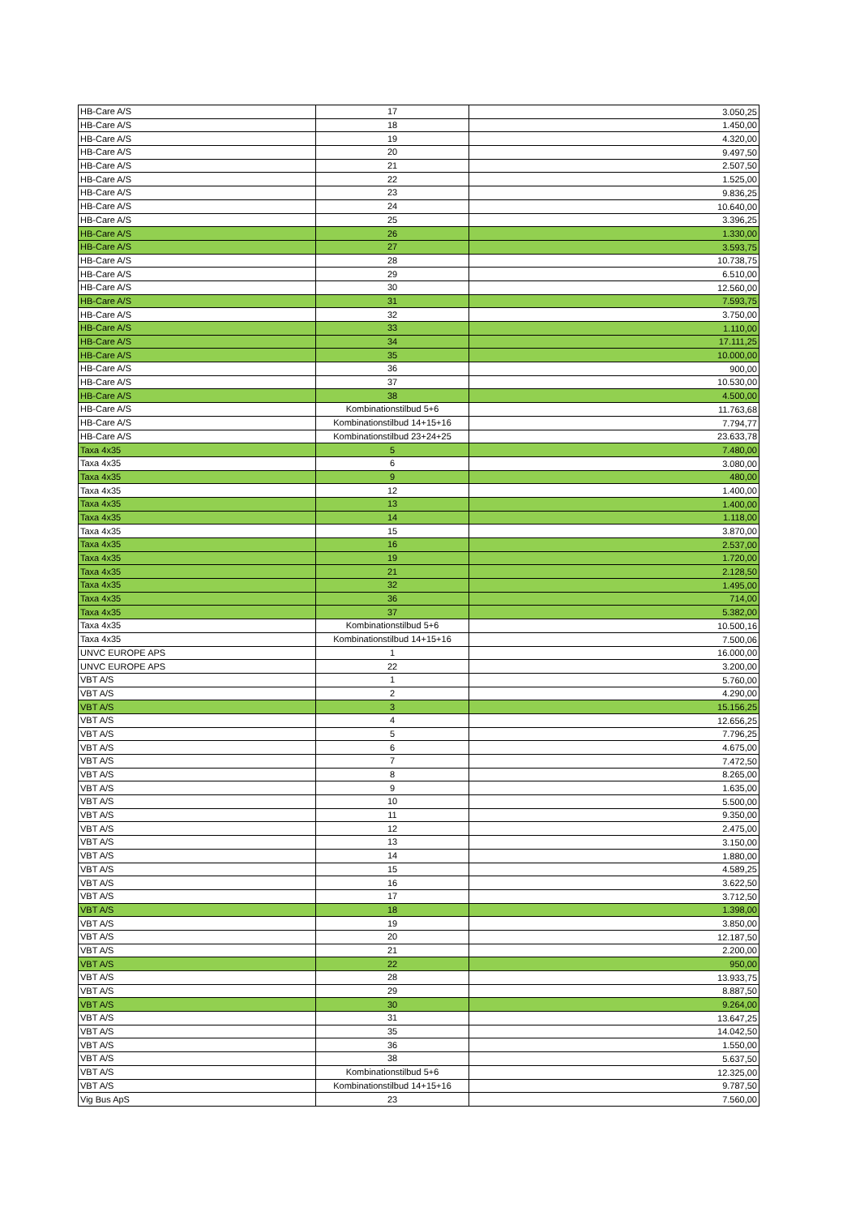| HB-Care A/S | 17 | 3.050,25 |
| HB-Care A/S | 18 | 1.450,00 |
| HB-Care A/S | 19 | 4.320,00 |
| HB-Care A/S | 20 | 9.497,50 |
| HB-Care A/S | 21 | 2.507,50 |
| HB-Care A/S | 22 | 1.525,00 |
| HB-Care A/S | 23 | 9.836,25 |
| HB-Care A/S | 24 | 10.640,00 |
| HB-Care A/S | 25 | 3.396,25 |
| HB-Care A/S | 26 | 1.330,00 |
| HB-Care A/S | 27 | 3.593,75 |
| HB-Care A/S | 28 | 10.738,75 |
| HB-Care A/S | 29 | 6.510,00 |
| HB-Care A/S | 30 | 12.560,00 |
| HB-Care A/S | 31 | 7.593,75 |
| HB-Care A/S | 32 | 3.750,00 |
| HB-Care A/S | 33 | 1.110,00 |
| HB-Care A/S | 34 | 17.111,25 |
| HB-Care A/S | 35 | 10.000,00 |
| HB-Care A/S | 36 | 900,00 |
| HB-Care A/S | 37 | 10.530,00 |
| HB-Care A/S | 38 | 4.500,00 |
| HB-Care A/S | Kombinationstilbud 5+6 | 11.763,68 |
| HB-Care A/S | Kombinationstilbud 14+15+16 | 7.794,77 |
| HB-Care A/S | Kombinationstilbud 23+24+25 | 23.633,78 |
| Taxa 4x35 | 5 | 7.480,00 |
| Taxa 4x35 | 6 | 3.080,00 |
| Taxa 4x35 | 9 | 480,00 |
| Taxa 4x35 | 12 | 1.400,00 |
| Taxa 4x35 | 13 | 1.400,00 |
| Taxa 4x35 | 14 | 1.118,00 |
| Taxa 4x35 | 15 | 3.870,00 |
| Taxa 4x35 | 16 | 2.537,00 |
| Taxa 4x35 | 19 | 1.720,00 |
| Taxa 4x35 | 21 | 2.128,50 |
| Taxa 4x35 | 32 | 1.495,00 |
| Taxa 4x35 | 36 | 714,00 |
| Taxa 4x35 | 37 | 5.382,00 |
| Taxa 4x35 | Kombinationstilbud 5+6 | 10.500,16 |
| Taxa 4x35 | Kombinationstilbud 14+15+16 | 7.500,06 |
| UNVC EUROPE APS | 1 | 16.000,00 |
| UNVC EUROPE APS | 22 | 3.200,00 |
| VBT A/S | 1 | 5.760,00 |
| VBT A/S | 2 | 4.290,00 |
| VBT A/S | 3 | 15.156,25 |
| VBT A/S | 4 | 12.656,25 |
| VBT A/S | 5 | 7.796,25 |
| VBT A/S | 6 | 4.675,00 |
| VBT A/S | 7 | 7.472,50 |
| VBT A/S | 8 | 8.265,00 |
| VBT A/S | 9 | 1.635,00 |
| VBT A/S | 10 | 5.500,00 |
| VBT A/S | 11 | 9.350,00 |
| VBT A/S | 12 | 2.475,00 |
| VBT A/S | 13 | 3.150,00 |
| VBT A/S | 14 | 1.880,00 |
| VBT A/S | 15 | 4.589,25 |
| VBT A/S | 16 | 3.622,50 |
| VBT A/S | 17 | 3.712,50 |
| VBT A/S | 18 | 1.398,00 |
| VBT A/S | 19 | 3.850,00 |
| VBT A/S | 20 | 12.187,50 |
| VBT A/S | 21 | 2.200,00 |
| VBT A/S | 22 | 950,00 |
| VBT A/S | 28 | 13.933,75 |
| VBT A/S | 29 | 8.887,50 |
| VBT A/S | 30 | 9.264,00 |
| VBT A/S | 31 | 13.647,25 |
| VBT A/S | 35 | 14.042,50 |
| VBT A/S | 36 | 1.550,00 |
| VBT A/S | 38 | 5.637,50 |
| VBT A/S | Kombinationstilbud 5+6 | 12.325,00 |
| VBT A/S | Kombinationstilbud 14+15+16 | 9.787,50 |
| Vig Bus ApS | 23 | 7.560,00 |